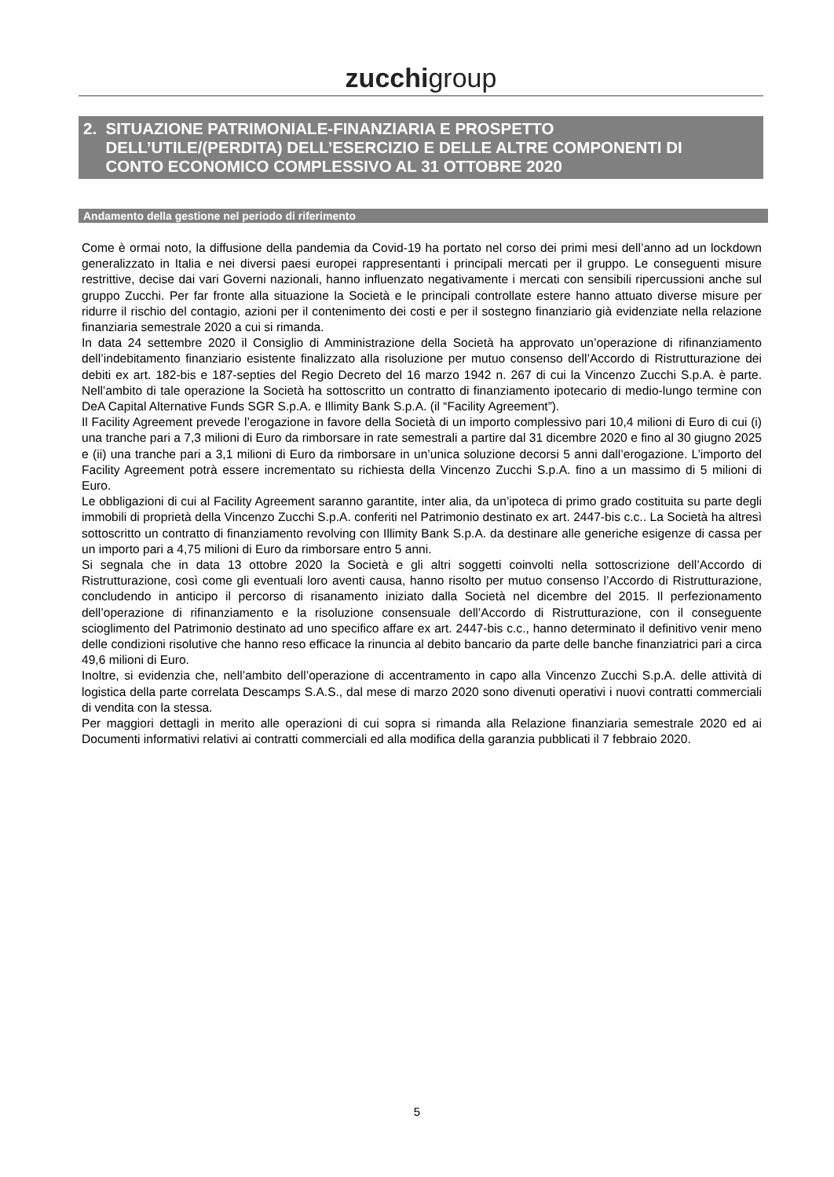zucchigroup
2. SITUAZIONE PATRIMONIALE-FINANZIARIA E PROSPETTO
DELL’UTILE/(PERDITA) DELL’ESERCIZIO E DELLE ALTRE COMPONENTI DI
CONTO ECONOMICO COMPLESSIVO AL 31 OTTOBRE 2020
Andamento della gestione nel periodo di riferimento
Come è ormai noto, la diffusione della pandemia da Covid-19 ha portato nel corso dei primi mesi dell’anno ad un lockdown generalizzato in Italia e nei diversi paesi europei rappresentanti i principali mercati per il gruppo. Le conseguenti misure restrittive, decise dai vari Governi nazionali, hanno influenzato negativamente i mercati con sensibili ripercussioni anche sul gruppo Zucchi. Per far fronte alla situazione la Società e le principali controllate estere hanno attuato diverse misure per ridurre il rischio del contagio, azioni per il contenimento dei costi e per il sostegno finanziario già evidenziate nella relazione finanziaria semestrale 2020 a cui si rimanda.
In data 24 settembre 2020 il Consiglio di Amministrazione della Società ha approvato un’operazione di rifinanziamento dell’indebitamento finanziario esistente finalizzato alla risoluzione per mutuo consenso dell’Accordo di Ristrutturazione dei debiti ex art. 182-bis e 187-septies del Regio Decreto del 16 marzo 1942 n. 267 di cui la Vincenzo Zucchi S.p.A. è parte. Nell’ambito di tale operazione la Società ha sottoscritto un contratto di finanziamento ipotecario di medio-lungo termine con DeA Capital Alternative Funds SGR S.p.A. e Illimity Bank S.p.A. (il “Facility Agreement”).
Il Facility Agreement prevede l’erogazione in favore della Società di un importo complessivo pari 10,4 milioni di Euro di cui (i) una tranche pari a 7,3 milioni di Euro da rimborsare in rate semestrali a partire dal 31 dicembre 2020 e fino al 30 giugno 2025 e (ii) una tranche pari a 3,1 milioni di Euro da rimborsare in un’unica soluzione decorsi 5 anni dall’erogazione. L’importo del Facility Agreement potrà essere incrementato su richiesta della Vincenzo Zucchi S.p.A. fino a un massimo di 5 milioni di Euro.
Le obbligazioni di cui al Facility Agreement saranno garantite, inter alia, da un’ipoteca di primo grado costituita su parte degli immobili di proprietà della Vincenzo Zucchi S.p.A. conferiti nel Patrimonio destinato ex art. 2447-bis c.c.. La Società ha altresì sottoscritto un contratto di finanziamento revolving con Illimity Bank S.p.A. da destinare alle generiche esigenze di cassa per un importo pari a 4,75 milioni di Euro da rimborsare entro 5 anni.
Si segnala che in data 13 ottobre 2020 la Società e gli altri soggetti coinvolti nella sottoscrizione dell’Accordo di Ristrutturazione, così come gli eventuali loro aventi causa, hanno risolto per mutuo consenso l’Accordo di Ristrutturazione, concludendo in anticipo il percorso di risanamento iniziato dalla Società nel dicembre del 2015. Il perfezionamento dell’operazione di rifinanziamento e la risoluzione consensuale dell’Accordo di Ristrutturazione, con il conseguente scioglimento del Patrimonio destinato ad uno specifico affare ex art. 2447-bis c.c., hanno determinato il definitivo venir meno delle condizioni risolutive che hanno reso efficace la rinuncia al debito bancario da parte delle banche finanziatrici pari a circa 49,6 milioni di Euro.
Inoltre, si evidenzia che, nell’ambito dell’operazione di accentramento in capo alla Vincenzo Zucchi S.p.A. delle attività di logistica della parte correlata Descamps S.A.S., dal mese di marzo 2020 sono divenuti operativi i nuovi contratti commerciali di vendita con la stessa.
Per maggiori dettagli in merito alle operazioni di cui sopra si rimanda alla Relazione finanziaria semestrale 2020 ed ai Documenti informativi relativi ai contratti commerciali ed alla modifica della garanzia pubblicati il 7 febbraio 2020.
5